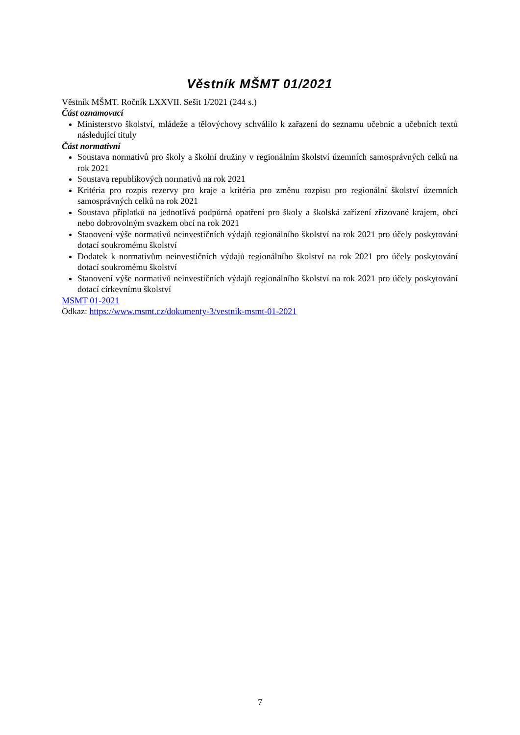Věstník MŠMT 01/2021
Věstník MŠMT. Ročník LXXVII. Sešit 1/2021 (244 s.)
Část oznamovací
Ministerstvo školství, mládeže a tělovýchovy schválilo k zařazení do seznamu učebnic a učebních textů následující tituly
Část normativní
Soustava normativů pro školy a školní družiny v regionálním školství územních samosprávných celků na rok 2021
Soustava republikových normativů na rok 2021
Kritéria pro rozpis rezervy pro kraje a kritéria pro změnu rozpisu pro regionální školství územních samosprávných celků na rok 2021
Soustava příplatků na jednotlivá podpůrná opatření pro školy a školská zařízení zřizované krajem, obcí nebo dobrovolným svazkem obcí na rok 2021
Stanovení výše normativů neinvestičních výdajů regionálního školství na rok 2021 pro účely poskytování dotací soukromému školství
Dodatek k normativům neinvestičních výdajů regionálního školství na rok 2021 pro účely poskytování dotací soukromému školství
Stanovení výše normativů neinvestičních výdajů regionálního školství na rok 2021 pro účely poskytování dotací církevnímu školství
MSMT 01-2021
Odkaz: https://www.msmt.cz/dokumenty-3/vestnik-msmt-01-2021
7